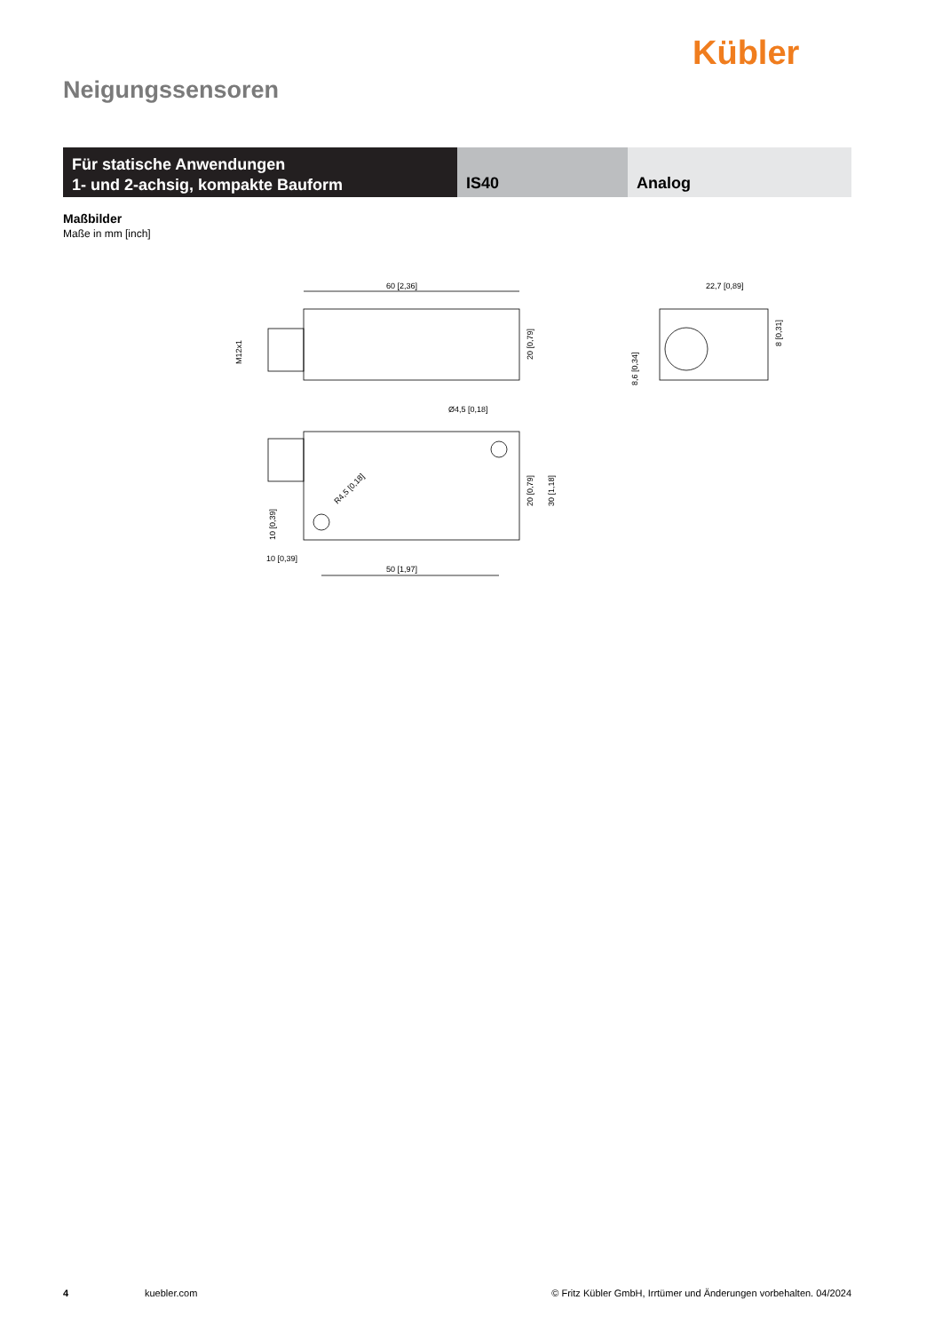Kübler
Neigungssensoren
Für statische Anwendungen
1- und 2-achsig, kompakte Bauform
IS40 Analog
Maßbilder
Maße in mm [inch]
60 [2,36]
20 [0,79]
M12x1
22,7 [0,89]
8,6 [0,34]
8 [0,31]
Ø4,5 [0,18]
R4,5 [0,18]
20 [0,79]
30 [1,18]
10 [0,39]
10 [0,39]
50 [1,97]
4 kuebler.com © Fritz Kübler GmbH, Irrtümer und Änderungen vorbehalten. 04/2024